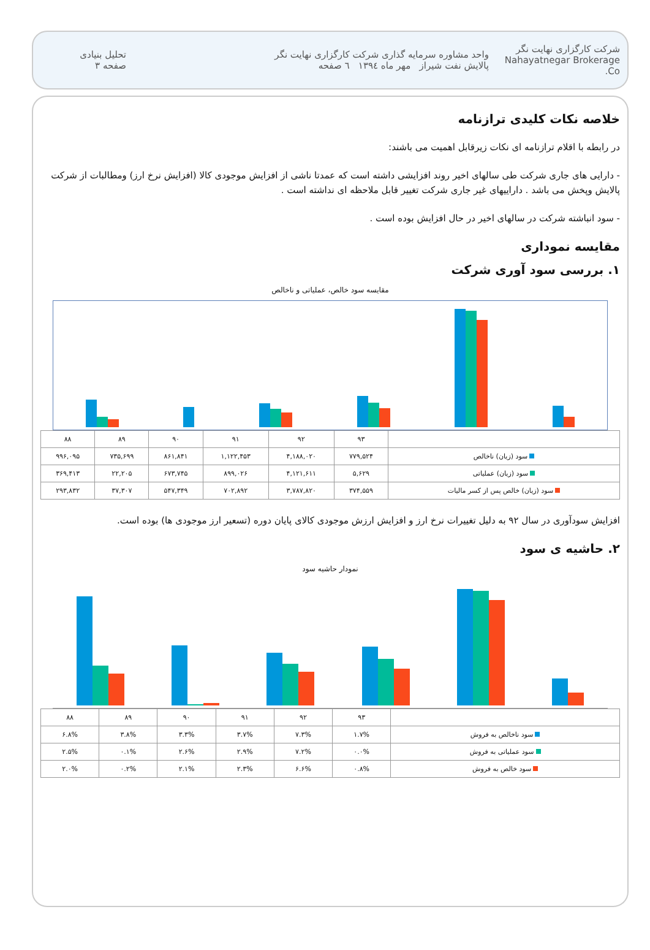شرکت کارگزاری نهایت نگر
Nahayatnegar Brokerage Co.
واحد مشاوره سرمایه گذاری شرکت کارگزاری نهایت نگر
پالایش نفت شیراز مهر ماه ۱۳۹٤ ٦ صفحه
تحلیل بنیادی
صفحه ۳
خلاصه نکات کلیدی ترازنامه
در رابطه با اقلام ترازنامه ای نکات زیرقابل اهمیت می باشند:
- دارایی های جاری شرکت طی سالهای اخیر روند افزایشی داشته است که عمدتا ناشی از افزایش موجودی کالا (افزایش نرخ ارز) ومطالبات از شرکت پالایش وپخش می باشد . داراییهای غیر جاری شرکت تغییر قابل ملاحظه ای نداشته است .
- سود انباشته شرکت در سالهای اخیر در حال افزایش بوده است .
مقایسه نموداری
۱. بررسی سود آوری شرکت
مقایسه سود خالص، عملیاتی و ناخالص
| | ۹۳ | ۹۲ | ۹۱ | ۹۰ | ۸۹ | ۸۸ |
| --- | --- | --- | --- | --- | --- | --- |
| سود (زیان) ناخالص | ۷۷۹,۵۲۴ | ۴,۱۸۸,۰۲۰ | ۱,۱۲۲,۴۵۳ | ۸۶۱,۸۴۱ | ۷۳۵,۶۹۹ | ۹۹۶,۰۹۵ |
| سود (زیان) عملیاتی | ۵,۶۲۹ | ۴,۱۲۱,۶۱۱ | ۸۹۹,۰۲۶ | ۶۷۳,۷۴۵ | ۲۲,۲۰۵ | ۳۶۹,۴۱۳ |
| سود (زیان) خالص پس از کسر مالیات | ۳۷۴,۵۵۹ | ۳,۷۸۷,۸۲۰ | ۷۰۲,۸۹۲ | ۵۴۷,۳۴۹ | ۳۷,۳۰۷ | ۲۹۳,۸۳۲ |
افزایش سودآوری در سال ۹۲ به دلیل تغییرات نرخ ارز و افزایش ارزش موجودی کالای پایان دوره (تسعیر ارز موجودی ها) بوده است.
۲. حاشیه ی سود
نمودار حاشیه سود
| | ۹۳ | ۹۲ | ۹۱ | ۹۰ | ۸۹ | ۸۸ |
| --- | --- | --- | --- | --- | --- | --- |
| سود ناخالص به فروش | ۱.۷% | ۷.۳% | ۳.۷% | ۳.۳% | ۳.۸% | ۶.۸% |
| سود عملیاتی به فروش | ۰.۰% | ۷.۲% | ۲.۹% | ۲.۶% | ۰.۱% | ۲.۵% |
| سود خالص به فروش | ۰.۸% | ۶.۶% | ۲.۳% | ۲.۱% | ۰.۲% | ۲.۰% |